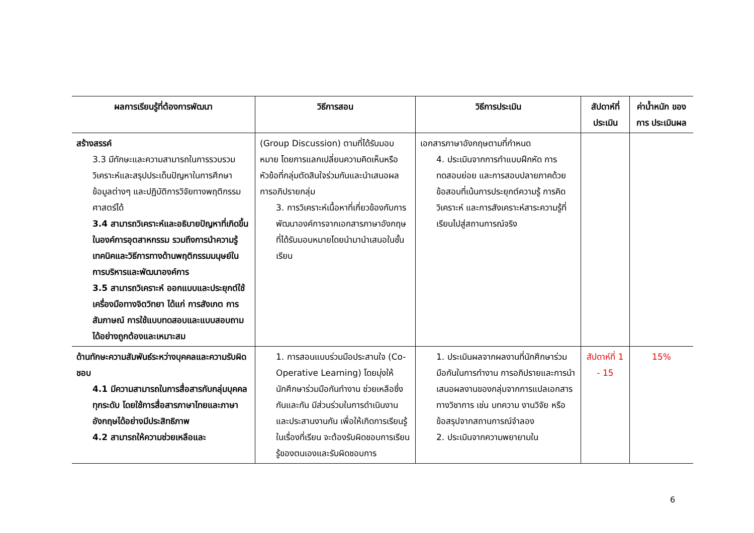| ผลการเรียนรู้ที่ต้องการพัฒนา | วิธีการสอน | วิธีการประเมิน | สัปดาห์ที่ ประเมิน | ค่าน้ำหนัก ของการ ประเมินผล |
| --- | --- | --- | --- | --- |
| สร้างสรรค์ 3.3 มีทักษะและความสามารถในการรวบรวม วิเคราะห์และสรุปประเด็นปัญหาในการศึกษาข้อมูลต่างๆ และปฏิบัติการวิจัยทางพฤติกรรมศาสตร์ได้ 3.4 สามารถวิเคราะห์และอธิบายปัญหาที่เกิดขึ้นในองค์การอุตสาหกรรม รวมถึงการนำความรู้ เทคนิคและวิธีการทางด้านพฤติกรรมมนุษย์ในการบริหารและพัฒนาองค์การ 3.5 สามารถวิเคราะห์ ออกแบบและประยุกต์ใช้เครื่องมือทางจิตวิทยา ได้แก่ การสังเกต การสัมภาษณ์ การใช้แบบทดสอบและแบบสอบถามได้อย่างถูกต้องและเหมาะสม | (Group Discussion) ตามที่ได้รับมอบหมาย โดยการแลกเปลี่ยนความคิดเห็นหรือหัวข้อที่กลุ่มตัดสินใจร่วมกันและนำเสนอผลการอภิปรายกลุ่ม 3. การวิเคราะห์เนื้อหาที่เกี่ยวข้องกับการพัฒนาองค์การจากเอกสารภาษาอังกฤษที่ได้รับมอบหมายโดยนำมานำเสนอในชั้นเรียน | เอกสารภาษาอังกฤษตามที่กำหนด 4. ประเมินจากการทำแบบฝึกหัด การทดสอบย่อย และการสอบปลายภาคด้วยข้อสอบที่เน้นการประยุกต์ความรู้ การคิดวิเคราะห์ และการสังเคราะห์สาระความรู้ที่เรียนไปสู่สถานการณ์จริง | | |
| ด้านทักษะความสัมพันธ์ระหว่างบุคคลและความรับผิดชอบ 4.1 มีความสามารถในการสื่อสารกับกลุ่มบุคคลทุกระดับ โดยใช้การสื่อสารภาษาไทยและภาษาอังกฤษได้อย่างมีประสิทธิภาพ 4.2 สามารถให้ความช่วยเหลือและ | 1. การสอนแบบร่วมมือประสานใจ (Co-Operative Learning) โดยมุ่งให้นักศึกษาร่วมมือกันทำงาน ช่วยเหลือซึ่งกันและกัน มีส่วนร่วมในการดำเนินงานและประสานงานกัน เพื่อให้เกิดการเรียนรู้ในเรื่องที่เรียน จะต้องรับผิดชอบการเรียนรู้ของตนเองและรับผิดชอบการ | 1. ประเมินผลจากผลงานที่นักศึกษาร่วมมือกันในการทำงาน การอภิปรายและการนำเสนอผลงานของกลุ่มจากการแปลเอกสารทางวิชาการ เช่น บทความ งานวิจัย หรือ ข้อสรุปจากสถานการณ์จำลอง 2. ประเมินจากความพยายามใน | สัปดาห์ที่ 1 - 15 | 15% |
6